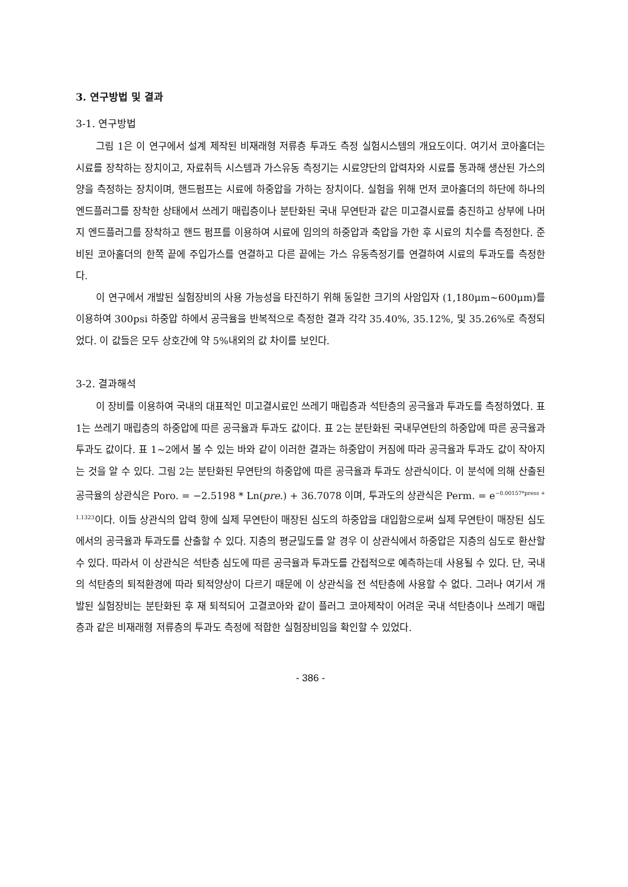3. 연구방법 및 결과
3-1. 연구방법
그림 1은 이 연구에서 설계 제작된 비재래형 저류층 투과도 측정 실험시스템의 개요도이다. 여기서 코아홀더는 시료를 장착하는 장치이고, 자료취득 시스템과 가스유동 측정기는 시료양단의 압력차와 시료를 통과해 생산된 가스의 양을 측정하는 장치이며, 핸드펌프는 시료에 하중압을 가하는 장치이다. 실험을 위해 먼저 코아홀더의 하단에 하나의 엔드플러그를 장착한 상태에서 쓰레기 매립층이나 분탄화된 국내 무연탄과 같은 미고결시료를 충진하고 상부에 나머지 엔드플러그를 장착하고 핸드 펌프를 이용하여 시료에 임의의 하중압과 축압을 가한 후 시료의 치수를 측정한다. 준비된 코아홀더의 한쪽 끝에 주입가스를 연결하고 다른 끝에는 가스 유동측정기를 연결하여 시료의 투과도를 측정한다.
이 연구에서 개발된 실험장비의 사용 가능성을 타진하기 위해 동일한 크기의 사암입자 (1,180μm~600μm)를 이용하여 300psi 하중압 하에서 공극율을 반복적으로 측정한 결과 각각 35.40%, 35.12%, 및 35.26%로 측정되었다. 이 값들은 모두 상호간에 약 5%내외의 값 차이를 보인다.
3-2. 결과해석
이 장비를 이용하여 국내의 대표적인 미고결시료인 쓰레기 매립층과 석탄층의 공극율과 투과도를 측정하였다. 표 1는 쓰레기 매립층의 하중압에 따른 공극율과 투과도 값이다. 표 2는 분탄화된 국내무연탄의 하중압에 따른 공극율과 투과도 값이다. 표 1~2에서 볼 수 있는 바와 같이 이러한 결과는 하중압이 커짐에 따라 공극율과 투과도 값이 작아지는 것을 알 수 있다. 그림 2는 분탄화된 무연탄의 하중압에 따른 공극율과 투과도 상관식이다. 이 분석에 의해 산출된 공극율의 상관식은 Poro. = −2.5198 * Ln(pre.) + 36.7078 이며, 투과도의 상관식은 Perm. = e<sup>−0.00157*press + 1.1323</sup>이다. 이들 상관식의 압력 항에 실제 무연탄이 매장된 심도의 하중압을 대입함으로써 실제 무연탄이 매장된 심도에서의 공극율과 투과도를 산출할 수 있다. 지층의 평균밀도를 알 경우 이 상관식에서 하중압은 지층의 심도로 환산할 수 있다. 따라서 이 상관식은 석탄층 심도에 따른 공극율과 투과도를 간접적으로 예측하는데 사용될 수 있다. 단, 국내의 석탄층의 퇴적환경에 따라 퇴적양상이 다르기 때문에 이 상관식을 전 석탄층에 사용할 수 없다. 그러나 여기서 개발된 실험장비는 분탄화된 후 재 퇴적되어 고결코아와 같이 플러그 코아제작이 어려운 국내 석탄층이나 쓰레기 매립층과 같은 비재래형 저류층의 투과도 측정에 적합한 실험장비임을 확인할 수 있었다.
- 386 -